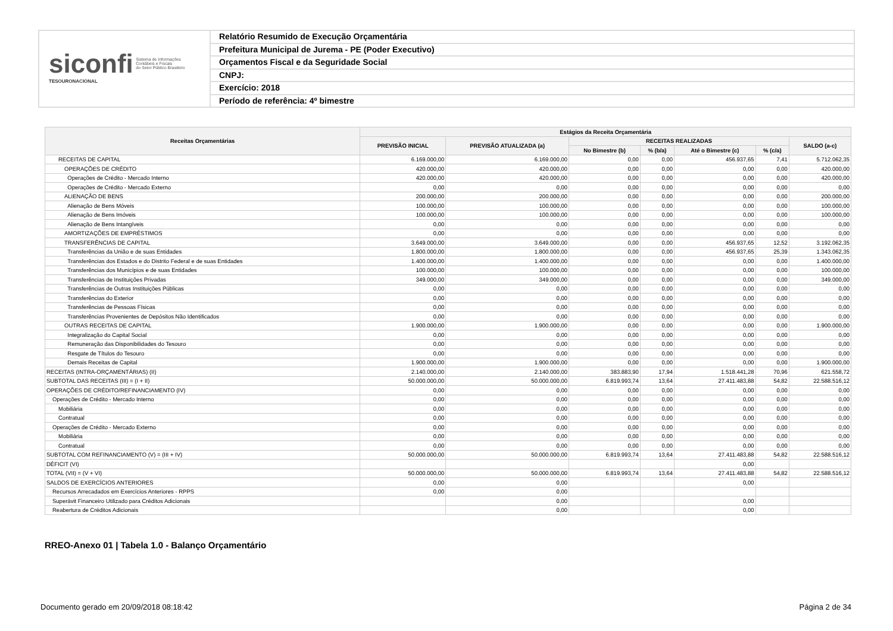siconfi Sistema de Informações
Contábeis e Fiscais
do Setor Público Brasileiro
TESOURONACIONAL
Relatório Resumido de Execução Orçamentária
Prefeitura Municipal de Jurema - PE (Poder Executivo)
Orçamentos Fiscal e da Seguridade Social
CNPJ:
Exercício: 2018
Período de referência: 4º bimestre
| Receitas Orçamentárias | Estágios da Receita Orçamentária | | | | | | |
| --- | --- | --- | --- | --- | --- | --- | --- |
| | PREVISÃO INICIAL | PREVISÃO ATUALIZADA (a) | RECEITAS REALIZADAS | | | | SALDO (a-c) |
| | | | No Bimestre (b) | % (b/a) | Até o Bimestre (c) | % (c/a) | |
| RECEITAS DE CAPITAL | 6.169.000,00 | 6.169.000,00 | 0,00 | 0,00 | 456.937,65 | 7,41 | 5.712.062,35 |
| OPERAÇÕES DE CRÉDITO | 420.000,00 | 420.000,00 | 0,00 | 0,00 | 0,00 | 0,00 | 420.000,00 |
| Operações de Crédito - Mercado Interno | 420.000,00 | 420.000,00 | 0,00 | 0,00 | 0,00 | 0,00 | 420.000,00 |
| Operações de Crédito - Mercado Externo | 0,00 | 0,00 | 0,00 | 0,00 | 0,00 | 0,00 | 0,00 |
| ALIENAÇÃO DE BENS | 200.000,00 | 200.000,00 | 0,00 | 0,00 | 0,00 | 0,00 | 200.000,00 |
| Alienação de Bens Móveis | 100.000,00 | 100.000,00 | 0,00 | 0,00 | 0,00 | 0,00 | 100.000,00 |
| Alienação de Bens Imóveis | 100.000,00 | 100.000,00 | 0,00 | 0,00 | 0,00 | 0,00 | 100.000,00 |
| Alienação de Bens Intangíveis | 0,00 | 0,00 | 0,00 | 0,00 | 0,00 | 0,00 | 0,00 |
| AMORTIZAÇÕES DE EMPRÉSTIMOS | 0,00 | 0,00 | 0,00 | 0,00 | 0,00 | 0,00 | 0,00 |
| TRANSFERÊNCIAS DE CAPITAL | 3.649.000,00 | 3.649.000,00 | 0,00 | 0,00 | 456.937,65 | 12,52 | 3.192.062,35 |
| Transferências da União e de suas Entidades | 1.800.000,00 | 1.800.000,00 | 0,00 | 0,00 | 456.937,65 | 25,39 | 1.343.062,35 |
| Transferências dos Estados e do Distrito Federal e de suas Entidades | 1.400.000,00 | 1.400.000,00 | 0,00 | 0,00 | 0,00 | 0,00 | 1.400.000,00 |
| Transferências dos Municípios e de suas Entidades | 100.000,00 | 100.000,00 | 0,00 | 0,00 | 0,00 | 0,00 | 100.000,00 |
| Transferências de Instituições Privadas | 349.000,00 | 349.000,00 | 0,00 | 0,00 | 0,00 | 0,00 | 349.000,00 |
| Transferências de Outras Instituições Públicas | 0,00 | 0,00 | 0,00 | 0,00 | 0,00 | 0,00 | 0,00 |
| Transferências do Exterior | 0,00 | 0,00 | 0,00 | 0,00 | 0,00 | 0,00 | 0,00 |
| Transferências de Pessoas Físicas | 0,00 | 0,00 | 0,00 | 0,00 | 0,00 | 0,00 | 0,00 |
| Transferências Provenientes de Depósitos Não Identificados | 0,00 | 0,00 | 0,00 | 0,00 | 0,00 | 0,00 | 0,00 |
| OUTRAS RECEITAS DE CAPITAL | 1.900.000,00 | 1.900.000,00 | 0,00 | 0,00 | 0,00 | 0,00 | 1.900.000,00 |
| Integralização do Capital Social | 0,00 | 0,00 | 0,00 | 0,00 | 0,00 | 0,00 | 0,00 |
| Remuneração das Disponibilidades do Tesouro | 0,00 | 0,00 | 0,00 | 0,00 | 0,00 | 0,00 | 0,00 |
| Resgate de Títulos do Tesouro | 0,00 | 0,00 | 0,00 | 0,00 | 0,00 | 0,00 | 0,00 |
| Demais Receitas de Capital | 1.900.000,00 | 1.900.000,00 | 0,00 | 0,00 | 0,00 | 0,00 | 1.900.000,00 |
| RECEITAS (INTRA-ORÇAMENTÁRIAS) (II) | 2.140.000,00 | 2.140.000,00 | 383.883,90 | 17,94 | 1.518.441,28 | 70,96 | 621.558,72 |
| SUBTOTAL DAS RECEITAS (III) = (I + II) | 50.000.000,00 | 50.000.000,00 | 6.819.993,74 | 13,64 | 27.411.483,88 | 54,82 | 22.588.516,12 |
| OPERAÇÕES DE CRÉDITO/REFINANCIAMENTO (IV) | 0,00 | 0,00 | 0,00 | 0,00 | 0,00 | 0,00 | 0,00 |
| Operações de Crédito - Mercado Interno | 0,00 | 0,00 | 0,00 | 0,00 | 0,00 | 0,00 | 0,00 |
| Mobiliária | 0,00 | 0,00 | 0,00 | 0,00 | 0,00 | 0,00 | 0,00 |
| Contratual | 0,00 | 0,00 | 0,00 | 0,00 | 0,00 | 0,00 | 0,00 |
| Operações de Crédito - Mercado Externo | 0,00 | 0,00 | 0,00 | 0,00 | 0,00 | 0,00 | 0,00 |
| Mobiliária | 0,00 | 0,00 | 0,00 | 0,00 | 0,00 | 0,00 | 0,00 |
| Contratual | 0,00 | 0,00 | 0,00 | 0,00 | 0,00 | 0,00 | 0,00 |
| SUBTOTAL COM REFINANCIAMENTO (V) = (III + IV) | 50.000.000,00 | 50.000.000,00 | 6.819.993,74 | 13,64 | 27.411.483,88 | 54,82 | 22.588.516,12 |
| DÉFICIT (VI) | | | | | 0,00 | | |
| TOTAL (VII) = (V + VI) | 50.000.000,00 | 50.000.000,00 | 6.819.993,74 | 13,64 | 27.411.483,88 | 54,82 | 22.588.516,12 |
| SALDOS DE EXERCÍCIOS ANTERIORES | 0,00 | 0,00 | | | 0,00 | | |
| Recursos Arrecadados em Exercícios Anteriores - RPPS | 0,00 | 0,00 | | | | | |
| Superávit Financeiro Utilizado para Créditos Adicionais | | 0,00 | | | 0,00 | | |
| Reabertura de Créditos Adicionais | | 0,00 | | | 0,00 | | |
RREO-Anexo 01 | Tabela 1.0 - Balanço Orçamentário
Documento gerado em 20/09/2018 08:18:42 Página 2 de 34